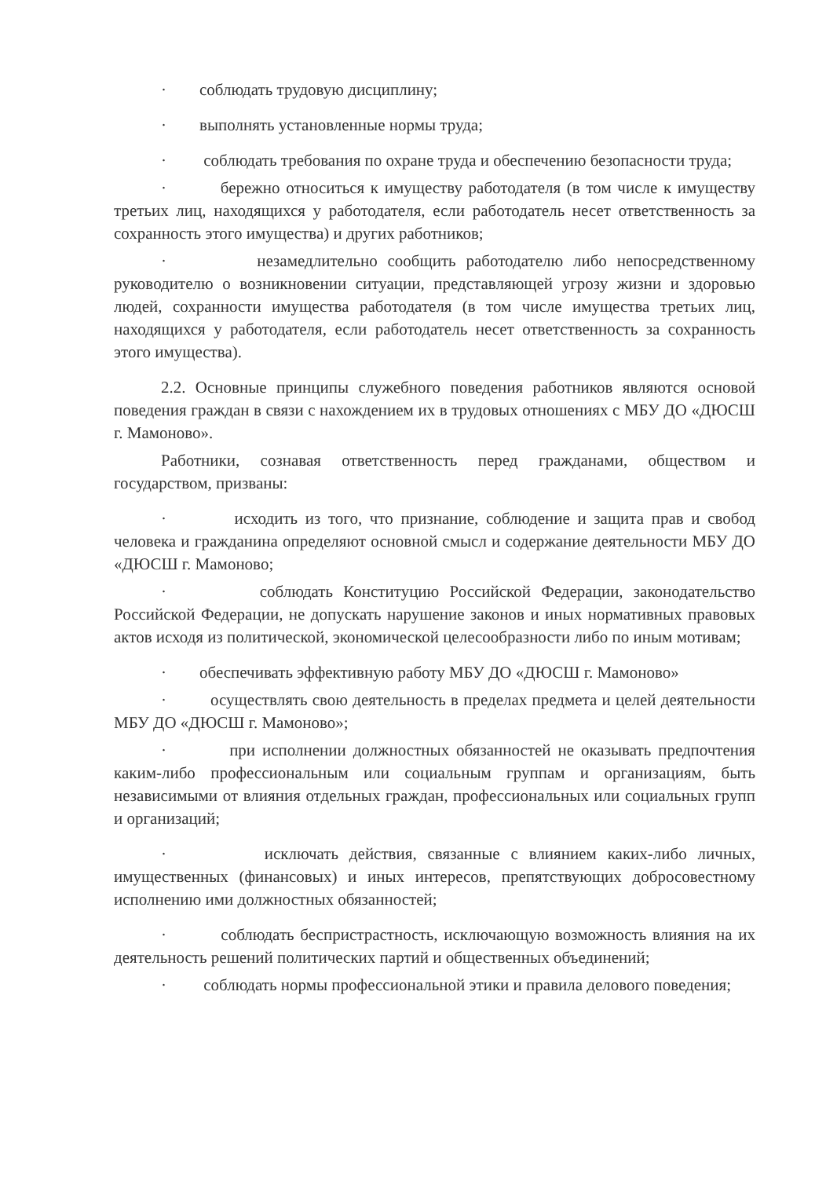· соблюдать трудовую дисциплину;
· выполнять установленные нормы труда;
· соблюдать требования по охране труда и обеспечению безопасности труда;
· бережно относиться к имуществу работодателя (в том числе к имуществу третьих лиц, находящихся у работодателя, если работодатель несет ответственность за сохранность этого имущества) и других работников;
· незамедлительно сообщить работодателю либо непосредственному руководителю о возникновении ситуации, представляющей угрозу жизни и здоровью людей, сохранности имущества работодателя (в том числе имущества третьих лиц, находящихся у работодателя, если работодатель несет ответственность за сохранность этого имущества).
2.2. Основные принципы служебного поведения работников являются основой поведения граждан в связи с нахождением их в трудовых отношениях с МБУ ДО «ДЮСШ г. Мамоново».
Работники, сознавая ответственность перед гражданами, обществом и государством, призваны:
· исходить из того, что признание, соблюдение и защита прав и свобод человека и гражданина определяют основной смысл и содержание деятельности МБУ ДО «ДЮСШ г. Мамоново;
· соблюдать Конституцию Российской Федерации, законодательство Российской Федерации, не допускать нарушение законов и иных нормативных правовых актов исходя из политической, экономической целесообразности либо по иным мотивам;
· обеспечивать эффективную работу МБУ ДО «ДЮСШ г. Мамоново»
· осуществлять свою деятельность в пределах предмета и целей деятельности МБУ ДО «ДЮСШ г. Мамоново»;
· при исполнении должностных обязанностей не оказывать предпочтения каким-либо профессиональным или социальным группам и организациям, быть независимыми от влияния отдельных граждан, профессиональных или социальных групп и организаций;
· исключать действия, связанные с влиянием каких-либо личных, имущественных (финансовых) и иных интересов, препятствующих добросовестному исполнению ими должностных обязанностей;
· соблюдать беспристрастность, исключающую возможность влияния на их деятельность решений политических партий и общественных объединений;
· соблюдать нормы профессиональной этики и правила делового поведения;